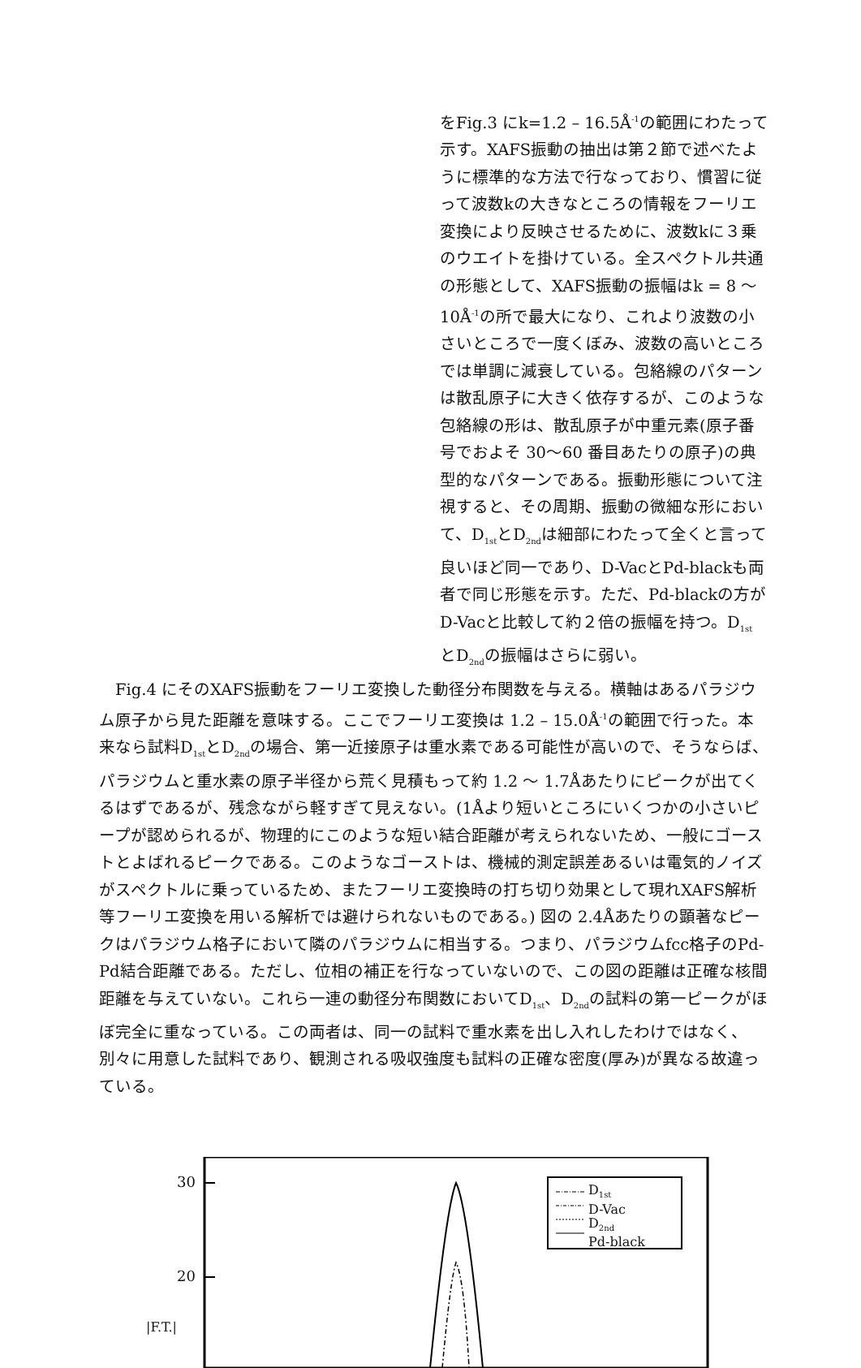をFig.3 にk=1.2 – 16.5Å<sup>-1</sup>の範囲にわたって示す。XAFS振動の抽出は第２節で述べたように標準的な方法で行なっており、慣習に従って波数kの大きなところの情報をフーリエ変換により反映させるために、波数kに３乗のウエイトを掛けている。全スペクトル共通の形態として、XAFS振動の振幅はk = 8 〜 10Å<sup>-1</sup>の所で最大になり、これより波数の小さいところで一度くぼみ、波数の高いところでは単調に減衰している。包絡線のパターンは散乱原子に大きく依存するが、このような包絡線の形は、散乱原子が中重元素(原子番号でおよそ 30〜60 番目あたりの原子)の典型的なパターンである。振動形態について注視すると、その周期、振動の微細な形において、D<sub>1st</sub>とD<sub>2nd</sub>は細部にわたって全くと言って良いほど同一であり、D-VacとPd-blackも両者で同じ形態を示す。ただ、Pd-blackの方がD-Vacと比較して約２倍の振幅を持つ。D<sub>1st</sub>とD<sub>2nd</sub>の振幅はさらに弱い。
Fig.4 にそのXAFS振動をフーリエ変換した動径分布関数を与える。横軸はあるパラジウム原子から見た距離を意味する。ここでフーリエ変換は 1.2 – 15.0Å<sup>-1</sup>の範囲で行った。本来なら試料D<sub>1st</sub>とD<sub>2nd</sub>の場合、第一近接原子は重水素である可能性が高いので、そうならば、パラジウムと重水素の原子半径から荒く見積もって約 1.2 〜 1.7Åあたりにピークが出てくるはずであるが、残念ながら軽すぎて見えない。(1Åより短いところにいくつかの小さいピープが認められるが、物理的にこのような短い結合距離が考えられないため、一般にゴーストとよばれるピークである。このようなゴーストは、機械的測定誤差あるいは電気的ノイズがスペクトルに乗っているため、またフーリエ変換時の打ち切り効果として現れXAFS解析等フーリエ変換を用いる解析では避けられないものである。) 図の 2.4Åあたりの顕著なピークはパラジウム格子において隣のパラジウムに相当する。つまり、パラジウムfcc格子のPd-Pd結合距離である。ただし、位相の補正を行なっていないので、この図の距離は正確な核間距離を与えていない。これら一連の動径分布関数においてD<sub>1st</sub>、D<sub>2nd</sub>の試料の第一ピークがほぼ完全に重なっている。この両者は、同一の試料で重水素を出し入れしたわけではなく、別々に用意した試料であり、観測される吸収強度も試料の正確な密度(厚み)が異なる故違っている。
30
20
|F.T.|
D<sub>1st</sub>
D-Vac
D<sub>2nd</sub>
Pd-black